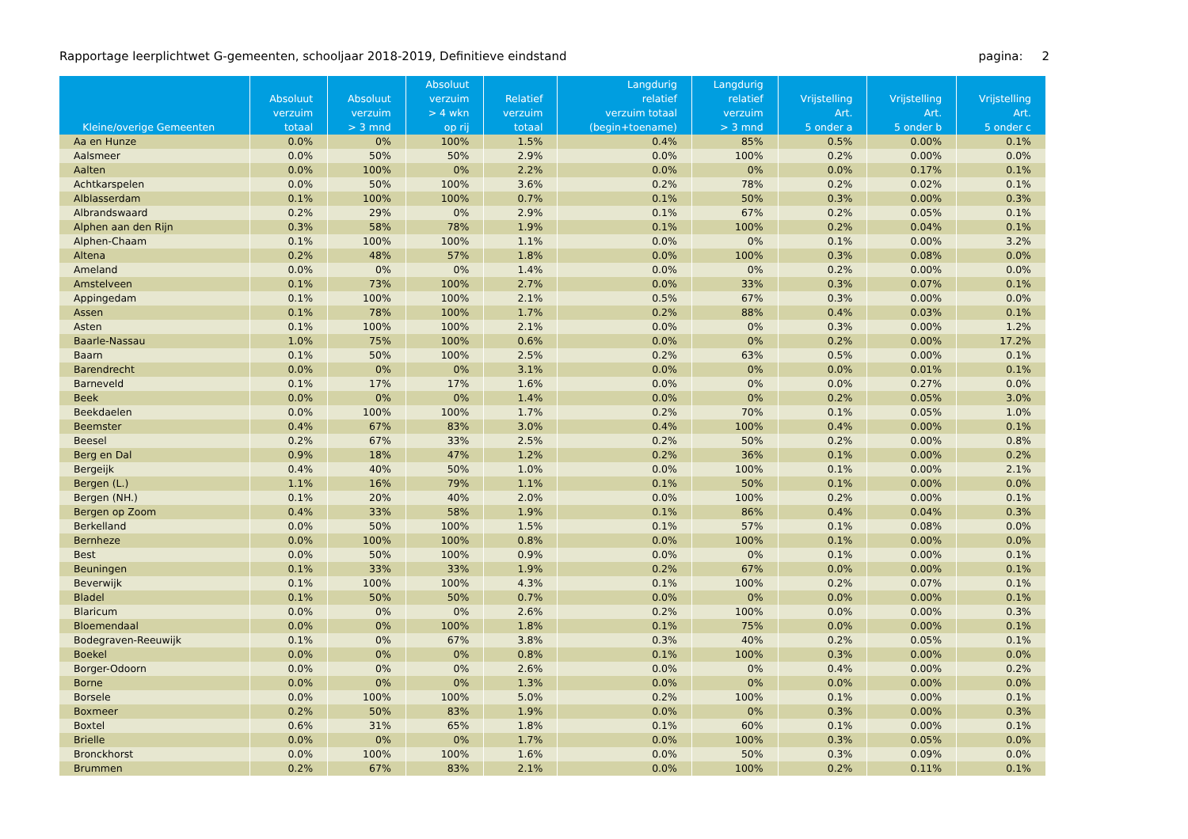Rapportage leerplichtwet G-gemeenten, schooljaar 2018-2019, Definitieve eindstand pagina: 2
| Kleine/overige Gemeenten | Absoluut verzuim totaal | Absoluut verzuim > 3 mnd | Absoluut verzuim > 4 wkn op rij | Relatief verzuim totaal | Langdurig relatief verzuim totaal (begin+toename) | Langdurig relatief verzuim > 3 mnd | Vrijstelling Art. 5 onder a | Vrijstelling Art. 5 onder b | Vrijstelling Art. 5 onder c |
| --- | --- | --- | --- | --- | --- | --- | --- | --- | --- |
| Aa en Hunze | 0.0% | 0% | 100% | 1.5% | 0.4% | 85% | 0.5% | 0.00% | 0.1% |
| Aalsmeer | 0.0% | 50% | 50% | 2.9% | 0.0% | 100% | 0.2% | 0.00% | 0.0% |
| Aalten | 0.0% | 100% | 0% | 2.2% | 0.0% | 0% | 0.0% | 0.17% | 0.1% |
| Achtkarspelen | 0.0% | 50% | 100% | 3.6% | 0.2% | 78% | 0.2% | 0.02% | 0.1% |
| Alblasserdam | 0.1% | 100% | 100% | 0.7% | 0.1% | 50% | 0.3% | 0.00% | 0.3% |
| Albrandswaard | 0.2% | 29% | 0% | 2.9% | 0.1% | 67% | 0.2% | 0.05% | 0.1% |
| Alphen aan den Rijn | 0.3% | 58% | 78% | 1.9% | 0.1% | 100% | 0.2% | 0.04% | 0.1% |
| Alphen-Chaam | 0.1% | 100% | 100% | 1.1% | 0.0% | 0% | 0.1% | 0.00% | 3.2% |
| Altena | 0.2% | 48% | 57% | 1.8% | 0.0% | 100% | 0.3% | 0.08% | 0.0% |
| Ameland | 0.0% | 0% | 0% | 1.4% | 0.0% | 0% | 0.2% | 0.00% | 0.0% |
| Amstelveen | 0.1% | 73% | 100% | 2.7% | 0.0% | 33% | 0.3% | 0.07% | 0.1% |
| Appingedam | 0.1% | 100% | 100% | 2.1% | 0.5% | 67% | 0.3% | 0.00% | 0.0% |
| Assen | 0.1% | 78% | 100% | 1.7% | 0.2% | 88% | 0.4% | 0.03% | 0.1% |
| Asten | 0.1% | 100% | 100% | 2.1% | 0.0% | 0% | 0.3% | 0.00% | 1.2% |
| Baarle-Nassau | 1.0% | 75% | 100% | 0.6% | 0.0% | 0% | 0.2% | 0.00% | 17.2% |
| Baarn | 0.1% | 50% | 100% | 2.5% | 0.2% | 63% | 0.5% | 0.00% | 0.1% |
| Barendrecht | 0.0% | 0% | 0% | 3.1% | 0.0% | 0% | 0.0% | 0.01% | 0.1% |
| Barneveld | 0.1% | 17% | 17% | 1.6% | 0.0% | 0% | 0.0% | 0.27% | 0.0% |
| Beek | 0.0% | 0% | 0% | 1.4% | 0.0% | 0% | 0.2% | 0.05% | 3.0% |
| Beekdaelen | 0.0% | 100% | 100% | 1.7% | 0.2% | 70% | 0.1% | 0.05% | 1.0% |
| Beemster | 0.4% | 67% | 83% | 3.0% | 0.4% | 100% | 0.4% | 0.00% | 0.1% |
| Beesel | 0.2% | 67% | 33% | 2.5% | 0.2% | 50% | 0.2% | 0.00% | 0.8% |
| Berg en Dal | 0.9% | 18% | 47% | 1.2% | 0.2% | 36% | 0.1% | 0.00% | 0.2% |
| Bergeijk | 0.4% | 40% | 50% | 1.0% | 0.0% | 100% | 0.1% | 0.00% | 2.1% |
| Bergen (L.) | 1.1% | 16% | 79% | 1.1% | 0.1% | 50% | 0.1% | 0.00% | 0.0% |
| Bergen (NH.) | 0.1% | 20% | 40% | 2.0% | 0.0% | 100% | 0.2% | 0.00% | 0.1% |
| Bergen op Zoom | 0.4% | 33% | 58% | 1.9% | 0.1% | 86% | 0.4% | 0.04% | 0.3% |
| Berkelland | 0.0% | 50% | 100% | 1.5% | 0.1% | 57% | 0.1% | 0.08% | 0.0% |
| Bernheze | 0.0% | 100% | 100% | 0.8% | 0.0% | 100% | 0.1% | 0.00% | 0.0% |
| Best | 0.0% | 50% | 100% | 0.9% | 0.0% | 0% | 0.1% | 0.00% | 0.1% |
| Beuningen | 0.1% | 33% | 33% | 1.9% | 0.2% | 67% | 0.0% | 0.00% | 0.1% |
| Beverwijk | 0.1% | 100% | 100% | 4.3% | 0.1% | 100% | 0.2% | 0.07% | 0.1% |
| Bladel | 0.1% | 50% | 50% | 0.7% | 0.0% | 0% | 0.0% | 0.00% | 0.1% |
| Blaricum | 0.0% | 0% | 0% | 2.6% | 0.2% | 100% | 0.0% | 0.00% | 0.3% |
| Bloemendaal | 0.0% | 0% | 100% | 1.8% | 0.1% | 75% | 0.0% | 0.00% | 0.1% |
| Bodegraven-Reeuwijk | 0.1% | 0% | 67% | 3.8% | 0.3% | 40% | 0.2% | 0.05% | 0.1% |
| Boekel | 0.0% | 0% | 0% | 0.8% | 0.1% | 100% | 0.3% | 0.00% | 0.0% |
| Borger-Odoorn | 0.0% | 0% | 0% | 2.6% | 0.0% | 0% | 0.4% | 0.00% | 0.2% |
| Borne | 0.0% | 0% | 0% | 1.3% | 0.0% | 0% | 0.0% | 0.00% | 0.0% |
| Borsele | 0.0% | 100% | 100% | 5.0% | 0.2% | 100% | 0.1% | 0.00% | 0.1% |
| Boxmeer | 0.2% | 50% | 83% | 1.9% | 0.0% | 0% | 0.3% | 0.00% | 0.3% |
| Boxtel | 0.6% | 31% | 65% | 1.8% | 0.1% | 60% | 0.1% | 0.00% | 0.1% |
| Brielle | 0.0% | 0% | 0% | 1.7% | 0.0% | 100% | 0.3% | 0.05% | 0.0% |
| Bronckhorst | 0.0% | 100% | 100% | 1.6% | 0.0% | 50% | 0.3% | 0.09% | 0.0% |
| Brummen | 0.2% | 67% | 83% | 2.1% | 0.0% | 100% | 0.2% | 0.11% | 0.1% |